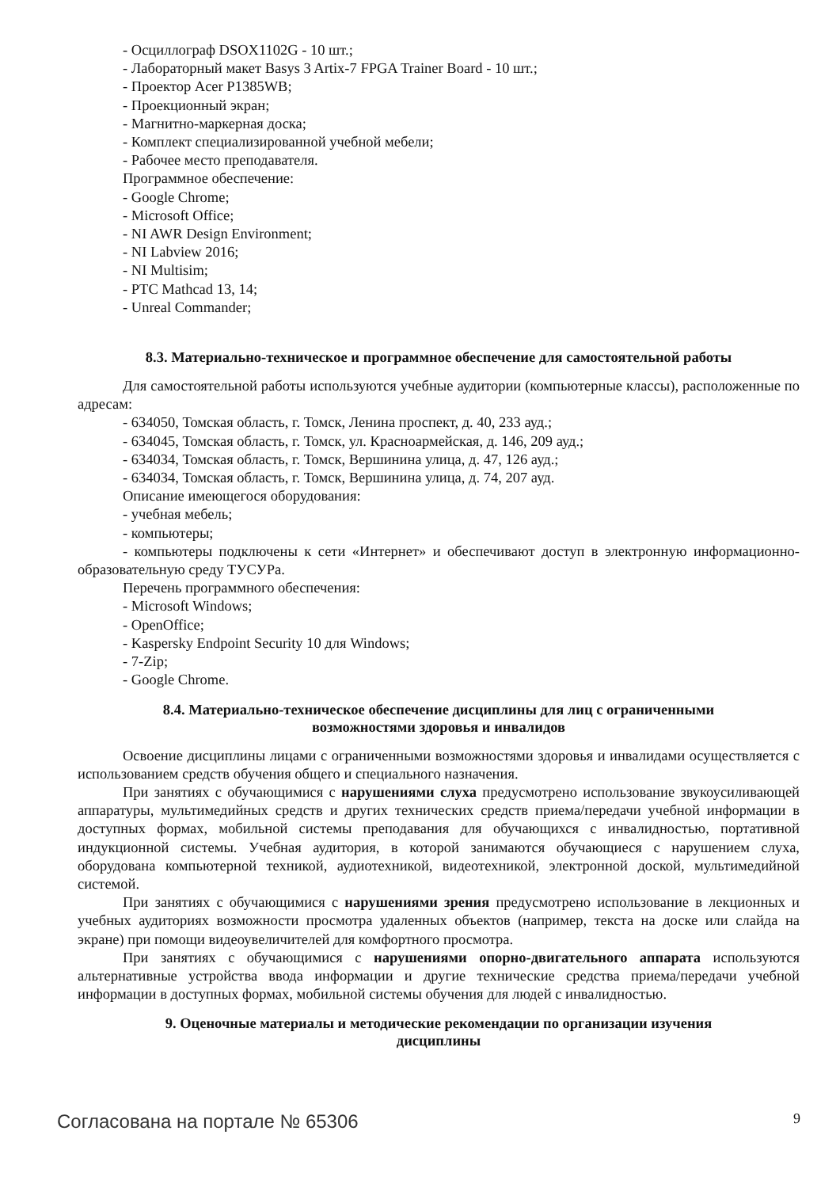- Осциллограф DSOX1102G - 10 шт.;
- Лабораторный макет Basys 3 Artix-7 FPGA Trainer Board - 10 шт.;
- Проектор Acer P1385WB;
- Проекционный экран;
- Магнитно-маркерная доска;
- Комплект специализированной учебной мебели;
- Рабочее место преподавателя.
Программное обеспечение:
- Google Chrome;
- Microsoft Office;
- NI AWR Design Environment;
- NI Labview 2016;
- NI Multisim;
- PTC Mathcad 13, 14;
- Unreal Commander;
8.3. Материально-техническое и программное обеспечение для самостоятельной работы
Для самостоятельной работы используются учебные аудитории (компьютерные классы), расположенные по адресам:
- 634050, Томская область, г. Томск, Ленина проспект, д. 40, 233 ауд.;
- 634045, Томская область, г. Томск, ул. Красноармейская, д. 146, 209 ауд.;
- 634034, Томская область, г. Томск, Вершинина улица, д. 47, 126 ауд.;
- 634034, Томская область, г. Томск, Вершинина улица, д. 74, 207 ауд.
Описание имеющегося оборудования:
- учебная мебель;
- компьютеры;
- компьютеры подключены к сети «Интернет» и обеспечивают доступ в электронную информационно-образовательную среду ТУСУРа.
Перечень программного обеспечения:
- Microsoft Windows;
- OpenOffice;
- Kaspersky Endpoint Security 10 для Windows;
- 7-Zip;
- Google Chrome.
8.4. Материально-техническое обеспечение дисциплины для лиц с ограниченными
возможностями здоровья и инвалидов
Освоение дисциплины лицами с ограниченными возможностями здоровья и инвалидами осуществляется с использованием средств обучения общего и специального назначения.
При занятиях с обучающимися с нарушениями слуха предусмотрено использование звукоусиливающей аппаратуры, мультимедийных средств и других технических средств приема/передачи учебной информации в доступных формах, мобильной системы преподавания для обучающихся с инвалидностью, портативной индукционной системы. Учебная аудитория, в которой занимаются обучающиеся с нарушением слуха, оборудована компьютерной техникой, аудиотехникой, видеотехникой, электронной доской, мультимедийной системой.
При занятиях с обучающимися с нарушениями зрения предусмотрено использование в лекционных и учебных аудиториях возможности просмотра удаленных объектов (например, текста на доске или слайда на экране) при помощи видеоувеличителей для комфортного просмотра.
При занятиях с обучающимися с нарушениями опорно-двигательного аппарата используются альтернативные устройства ввода информации и другие технические средства приема/передачи учебной информации в доступных формах, мобильной системы обучения для людей с инвалидностью.
9. Оценочные материалы и методические рекомендации по организации изучения
дисциплины
Согласована на портале № 65306 9